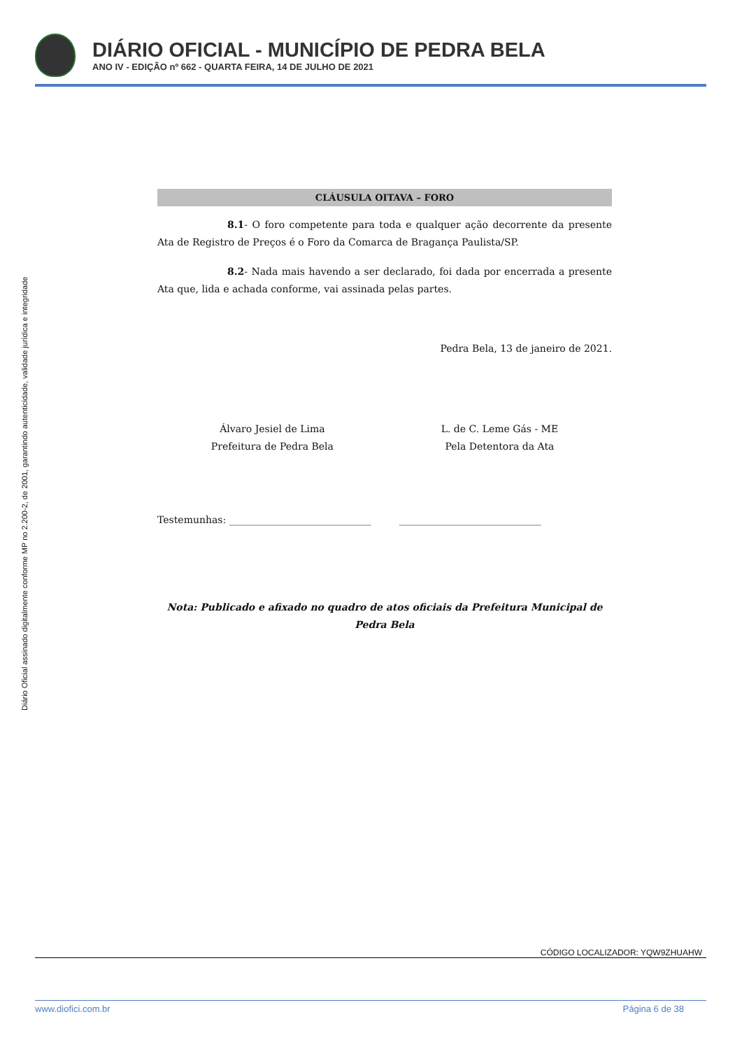DIÁRIO OFICIAL - MUNICÍPIO DE PEDRA BELA
ANO IV - EDIÇÃO nº 662 - QUARTA FEIRA, 14 DE JULHO DE 2021
Diário Oficial assinado digitalmente conforme MP no 2.200-2, de 2001, garantindo autenticidade, validade jurídica e integridade
CLÁUSULA OITAVA – FORO
8.1- O foro competente para toda e qualquer ação decorrente da presente Ata de Registro de Preços é o Foro da Comarca de Bragança Paulista/SP.
8.2- Nada mais havendo a ser declarado, foi dada por encerrada a presente Ata que, lida e achada conforme, vai assinada pelas partes.
Pedra Bela, 13 de janeiro de 2021.
Álvaro Jesiel de Lima
Prefeitura de Pedra Bela
L. de C. Leme Gás - ME
Pela Detentora da Ata
Testemunhas: _____________________________ _____________________________
Nota: Publicado e afixado no quadro de atos oficiais da Prefeitura Municipal de
Pedra Bela
CÓDIGO LOCALIZADOR: YQW9ZHUAHW
www.diofici.com.br Página 6 de 38